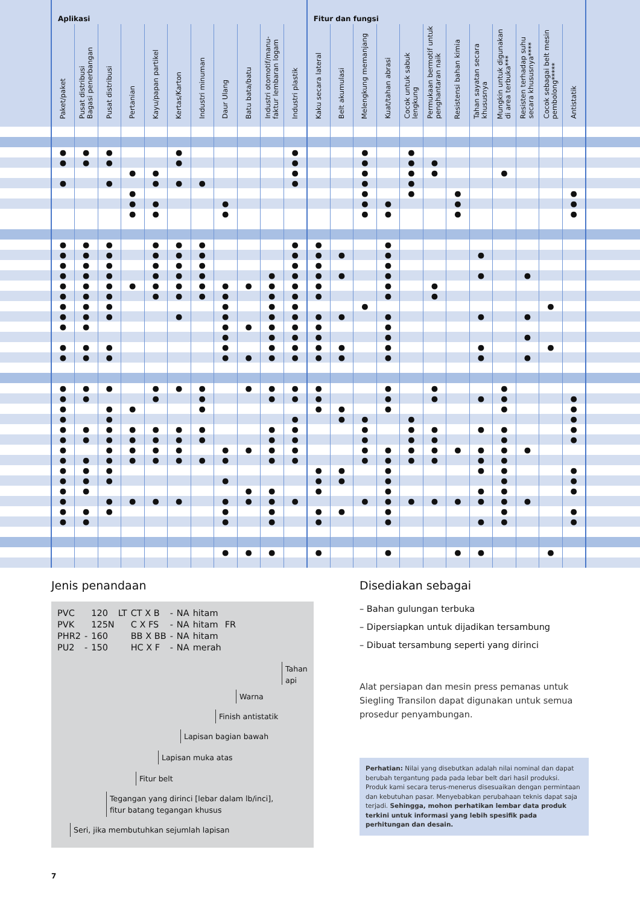| | Aplikasi | | | | | | | | | | | Fitur dan fungsi | | | | | | | | | | | | |
| --- | --- | --- | --- | --- | --- | --- | --- | --- | --- | --- | --- | --- | --- | --- | --- | --- | --- | --- | --- | --- | --- | --- | --- | --- |
| | Paket/paket | Pusat distribusi Bagasi penerbangan | Pusat distribusi | Pertanian | Kayu/papan partikel | Kertas/Karton | Industri minuman | Daur Ulang | Batu bata/batu | Industri otomotif/manu- faktur lembaran logam | Industri plastik | Kaku secara lateral | Belt akumulasi | Melengkung memanjang | Kuat/tahan abrasi | Cocok untuk sabuk lengkung | Permukaan bermotif untuk penghantaran naik | Resistensi bahan kimia | Tahan sayatan secara khususnya | Mungkin untuk digunakan di area terbuka*** | Resisten terhadap suhu secara khususnya**** | Cocok sebagai belt mesin pembolong***** | Antistatik | |
| | ● | ● | ● | | | ● | | | | | ● | | | ● | | ● | | | | | | | | |
| | ● | ● | ● | | | ● | | | | | ● | | | ● | | ● | ● | | | | | | | |
| | | | | ● | ● | | | | | | ● | | | ● | | ● | ● | | | ● | | | | |
| | ● | | ● | | ● | ● | ● | | | | ● | | | ● | | ● | | | | | | | | |
| | | | | ● | | | | | | | | | | ● | | ● | | ● | | | | | ● | |
| | | | | ● | ● | | | ● | | | | | | ● | ● | | | ● | | | | | ● | |
| | | | | ● | ● | | | ● | | | | | | ● | ● | | | ● | | | | | ● | |
| | ● | ● | ● | | ● | ● | ● | | | | ● | ● | | | ● | | | | | | | | | |
| | ● | ● | ● | | ● | ● | ● | | | | ● | ● | ● | | ● | | | | ● | | | | | |
| | ● | ● | ● | | ● | ● | ● | | | | ● | ● | | | ● | | | | | | | | | |
| | ● | ● | ● | | ● | ● | ● | | | ● | ● | ● | ● | | ● | | | | ● | | ● | | | |
| | ● | ● | ● | ● | ● | ● | ● | ● | ● | ● | ● | ● | | | ● | | ● | | | | | | | |
| | ● | ● | ● | | ● | ● | ● | ● | | ● | ● | ● | | | ● | | ● | | | | | | | |
| | ● | ● | ● | | | | | ● | | ● | ● | | | ● | | | | | | | | ● | | |
| | ● | ● | ● | | | ● | | ● | | ● | ● | ● | ● | | ● | | | | ● | | ● | | | |
| | ● | ● | | | | | | ● | ● | ● | ● | ● | | | ● | | | | | | | | | |
| | | | | | | | | ● | | ● | ● | ● | | | ● | | | | | | ● | | | |
| | ● | ● | ● | | | | | ● | | ● | ● | ● | ● | | ● | | | | ● | | | ● | | |
| | ● | ● | ● | | | | | ● | ● | ● | ● | ● | ● | | ● | | | | ● | | ● | | | |
| | ● | ● | ● | | ● | ● | ● | | ● | ● | ● | ● | | | ● | | ● | | | ● | | | | |
| | ● | ● | | | ● | | ● | | | ● | ● | ● | | | ● | | ● | | ● | ● | | | ● | |
| | ● | | ● | ● | | | ● | | | | | ● | ● | | ● | | | | | ● | | | ● | |
| | ● | | ● | | | | | | | | ● | | ● | ● | | ● | | | | | | | ● | |
| | ● | ● | ● | ● | ● | ● | ● | | | ● | ● | | | ● | | ● | ● | | ● | ● | | | ● | |
| | ● | ● | ● | ● | ● | ● | ● | | | ● | ● | | | ● | | ● | ● | | | ● | | | ● | |
| | ● | | ● | ● | ● | ● | | ● | ● | ● | ● | | | ● | ● | ● | ● | ● | ● | ● | ● | | | |
| | ● | ● | ● | ● | ● | ● | ● | ● | | ● | ● | | | ● | ● | ● | ● | | ● | ● | | | | |
| | ● | ● | ● | | | | | | | | | ● | ● | | ● | | | | ● | ● | | | ● | |
| | ● | ● | ● | | | | | ● | | | | ● | ● | | ● | | | | | ● | | | ● | |
| | ● | ● | | | | | | | ● | ● | | ● | | | ● | | | | ● | ● | | | ● | |
| | ● | | ● | ● | ● | ● | | ● | ● | ● | ● | | | ● | ● | ● | ● | ● | ● | ● | ● | | | |
| | ● | ● | ● | | | | | ● | | ● | | ● | ● | | ● | | | | | ● | | | ● | |
| | ● | ● | | | | | | ● | | ● | | ● | | | ● | | | | ● | ● | | | ● | |
| | | | | | | | | ● | ● | ● | | ● | | | ● | | | ● | ● | | | ● | | |
Jenis penandaan
| PVC | | 120 | LT | CT X B | - | NA | hitam | |
| PVK | | 125N | | C X FS | - | NA | hitam | FR |
| PHR2 | - | 160 | | BB X BB | - | NA | hitam | |
| PU2 | - | 150 | | HC X F | - | NA | merah | |
Tahan
api
Warna
Finish antistatik
Lapisan bagian bawah
Lapisan muka atas
Fitur belt
Tegangan yang dirinci [lebar dalam lb/inci],
fitur batang tegangan khusus
Seri, jika membutuhkan sejumlah lapisan
Disediakan sebagai
– Bahan gulungan terbuka
– Dipersiapkan untuk dijadikan tersambung
– Dibuat tersambung seperti yang dirinci
Alat persiapan dan mesin press pemanas untuk Siegling Transilon dapat digunakan untuk semua prosedur penyambungan.
Perhatian: Nilai yang disebutkan adalah nilai nominal dan dapat berubah tergantung pada pada lebar belt dari hasil produksi. Produk kami secara terus-menerus disesuaikan dengan permintaan dan kebutuhan pasar. Menyebabkan perubahaan teknis dapat saja terjadi. Sehingga, mohon perhatikan lembar data produk terkini untuk informasi yang lebih spesifik pada perhitungan dan desain.
7